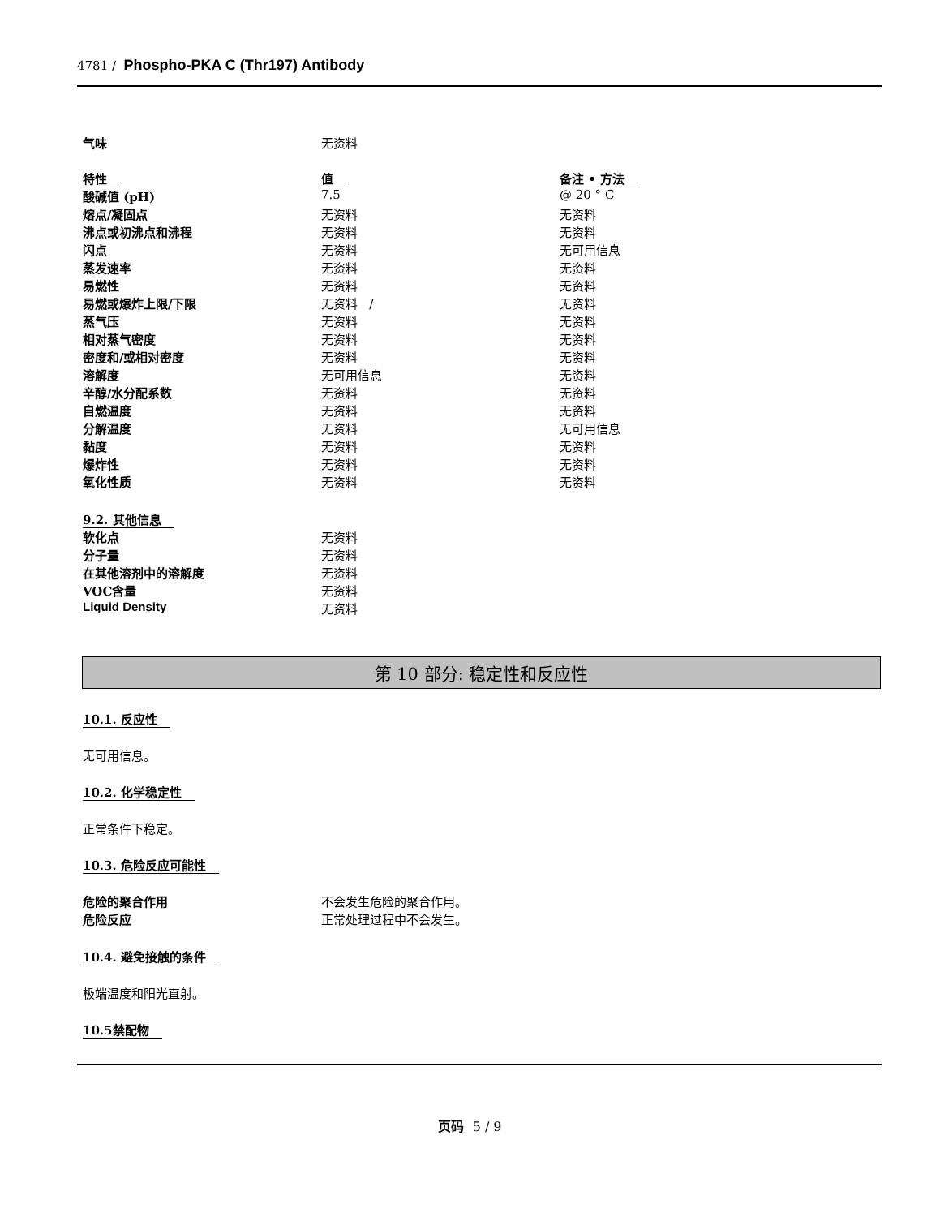4781 / Phospho-PKA C (Thr197) Antibody
| 气味 | 无资料 |
| 特性 | 值 | 备注 • 方法 |
| --- | --- | --- |
| 酸碱值 (pH) | 7.5 | @ 20 ° C |
| 熔点/凝固点 | 无资料 | 无资料 |
| 沸点或初沸点和沸程 | 无资料 | 无资料 |
| 闪点 | 无资料 | 无可用信息 |
| 蒸发速率 | 无资料 | 无资料 |
| 易燃性 | 无资料 | 无资料 |
| 易燃或爆炸上限/下限 | 无资料 / | 无资料 |
| 蒸气压 | 无资料 | 无资料 |
| 相对蒸气密度 | 无资料 | 无资料 |
| 密度和/或相对密度 | 无资料 | 无资料 |
| 溶解度 | 无可用信息 | 无资料 |
| 辛醇/水分配系数 | 无资料 | 无资料 |
| 自燃温度 | 无资料 | 无资料 |
| 分解温度 | 无资料 | 无可用信息 |
| 黏度 | 无资料 | 无资料 |
| 爆炸性 | 无资料 | 无资料 |
| 氧化性质 | 无资料 | 无资料 |
| 9.2. 其他信息 | |
| --- | --- |
| 软化点 | 无资料 |
| 分子量 | 无资料 |
| 在其他溶剂中的溶解度 | 无资料 |
| VOC含量 | 无资料 |
| Liquid Density | 无资料 |
第 10 部分: 稳定性和反应性
10.1. 反应性
无可用信息。
10.2. 化学稳定性
正常条件下稳定。
10.3. 危险反应可能性
| 危险的聚合作用 | 不会发生危险的聚合作用。 |
| 危险反应 | 正常处理过程中不会发生。 |
10.4. 避免接触的条件
极端温度和阳光直射。
10.5禁配物
页码 5 / 9